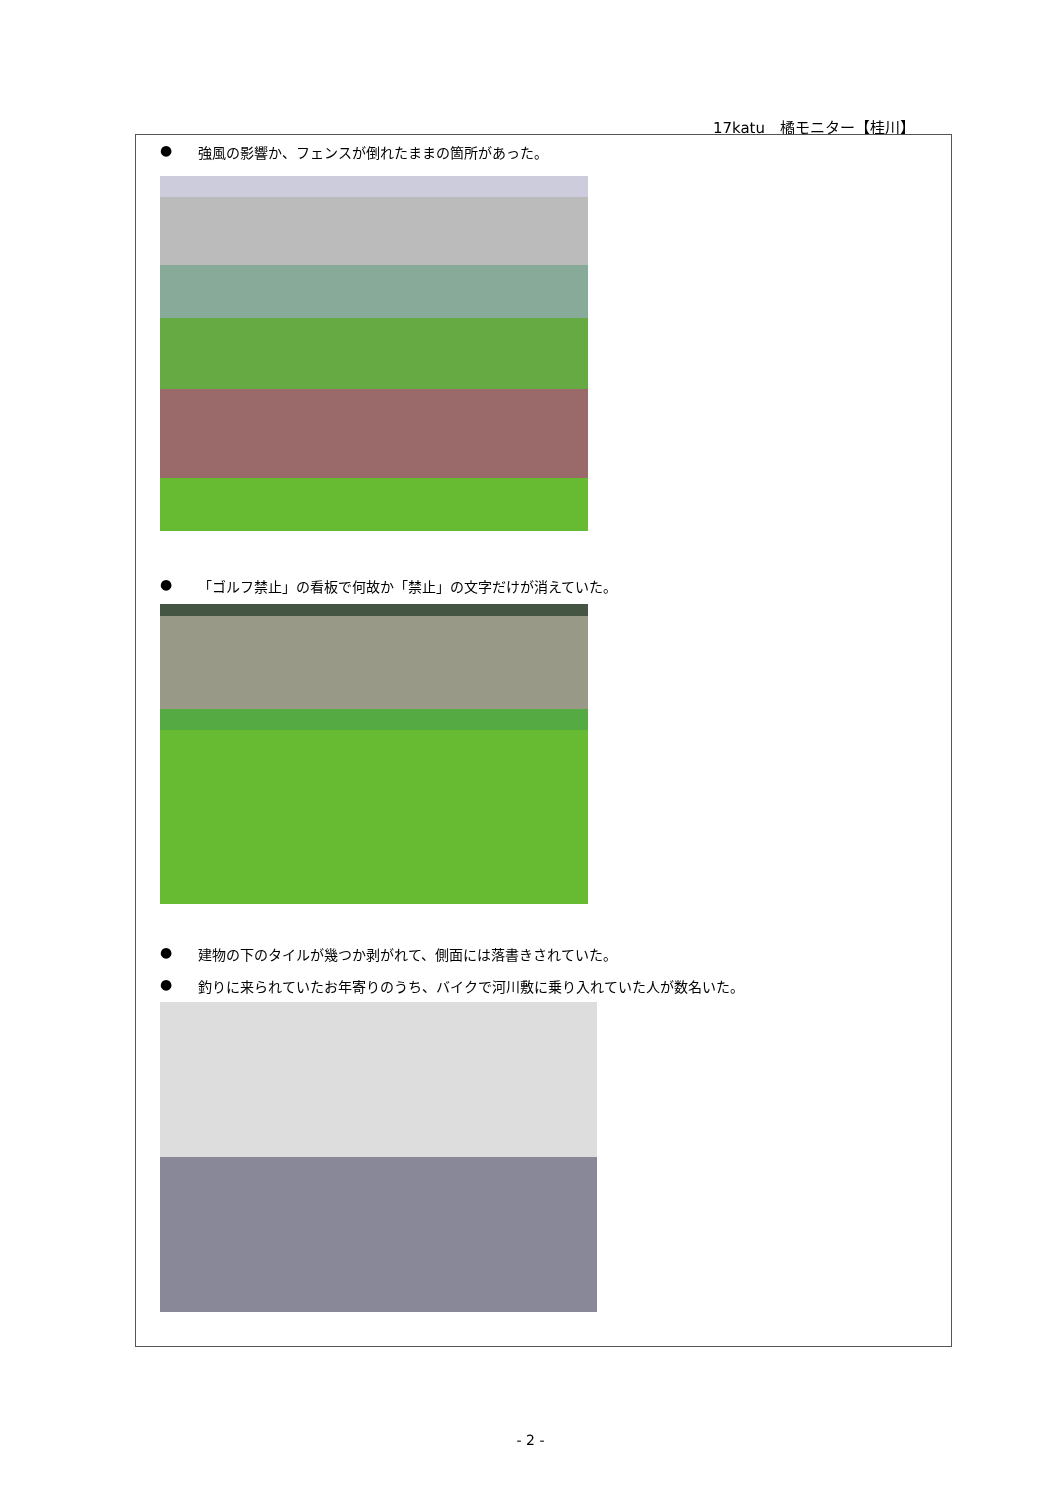17katu　橘モニター【桂川】
● 強風の影響か、フェンスが倒れたままの箇所があった。
● 「ゴルフ禁止」の看板で何故か「禁止」の文字だけが消えていた。
● 建物の下のタイルが幾つか剥がれて、側面には落書きされていた。
● 釣りに来られていたお年寄りのうち、バイクで河川敷に乗り入れていた人が数名いた。
- 2 -